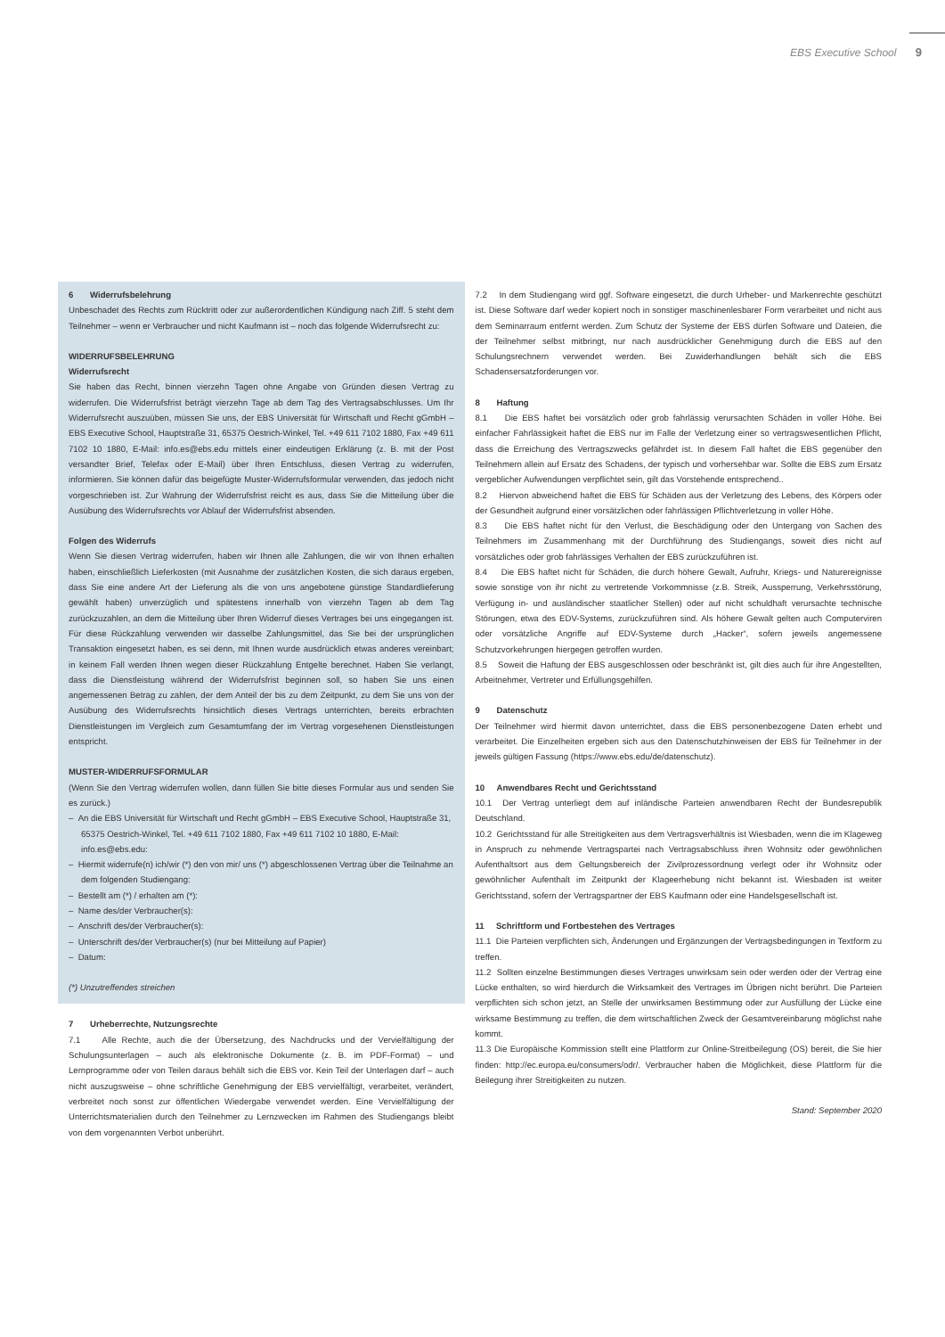EBS Executive School 9
6 Widerrufsbelehrung
Unbeschadet des Rechts zum Rücktritt oder zur außerordentlichen Kündigung nach Ziff. 5 steht dem Teilnehmer – wenn er Verbraucher und nicht Kaufmann ist – noch das folgende Widerrufsrecht zu:
WIDERRUFSBELEHRUNG
Widerrufsrecht
Sie haben das Recht, binnen vierzehn Tagen ohne Angabe von Gründen diesen Vertrag zu widerrufen. Die Widerrufsfrist beträgt vierzehn Tage ab dem Tag des Vertragsabschlusses. Um Ihr Widerrufsrecht auszuüben, müssen Sie uns, der EBS Universität für Wirtschaft und Recht gGmbH – EBS Executive School, Hauptstraße 31, 65375 Oestrich-Winkel, Tel. +49 611 7102 1880, Fax +49 611 7102 10 1880, E-Mail: info.es@ebs.edu mittels einer eindeutigen Erklärung (z. B. mit der Post versandter Brief, Telefax oder E-Mail) über Ihren Entschluss, diesen Vertrag zu widerrufen, informieren. Sie können dafür das beigefügte Muster-Widerrufsformular verwenden, das jedoch nicht vorgeschrieben ist. Zur Wahrung der Widerrufsfrist reicht es aus, dass Sie die Mitteilung über die Ausübung des Widerrufsrechts vor Ablauf der Widerrufsfrist absenden.
Folgen des Widerrufs
Wenn Sie diesen Vertrag widerrufen, haben wir Ihnen alle Zahlungen, die wir von Ihnen erhalten haben, einschließlich Lieferkosten (mit Ausnahme der zusätzlichen Kosten, die sich daraus ergeben, dass Sie eine andere Art der Lieferung als die von uns angebotene günstige Standardlieferung gewählt haben) unverzüglich und spätestens innerhalb von vierzehn Tagen ab dem Tag zurückzuzahlen, an dem die Mitteilung über Ihren Widerruf dieses Vertrages bei uns eingegangen ist. Für diese Rückzahlung verwenden wir dasselbe Zahlungsmittel, das Sie bei der ursprünglichen Transaktion eingesetzt haben, es sei denn, mit Ihnen wurde ausdrücklich etwas anderes vereinbart; in keinem Fall werden Ihnen wegen dieser Rückzahlung Entgelte berechnet. Haben Sie verlangt, dass die Dienstleistung während der Widerrufsfrist beginnen soll, so haben Sie uns einen angemessenen Betrag zu zahlen, der dem Anteil der bis zu dem Zeitpunkt, zu dem Sie uns von der Ausübung des Widerrufsrechts hinsichtlich dieses Vertrags unterrichten, bereits erbrachten Dienstleistungen im Vergleich zum Gesamtumfang der im Vertrag vorgesehenen Dienstleistungen entspricht.
MUSTER-WIDERRUFSFORMULAR
(Wenn Sie den Vertrag widerrufen wollen, dann füllen Sie bitte dieses Formular aus und senden Sie es zurück.)
– An die EBS Universität für Wirtschaft und Recht gGmbH – EBS Executive School, Hauptstraße 31, 65375 Oestrich-Winkel, Tel. +49 611 7102 1880, Fax +49 611 7102 10 1880, E-Mail: info.es@ebs.edu:
– Hiermit widerrufe(n) ich/wir (*) den von mir/ uns (*) abgeschlossenen Vertrag über die Teilnahme an dem folgenden Studiengang:
– Bestellt am (*) / erhalten am (*):
– Name des/der Verbraucher(s):
– Anschrift des/der Verbraucher(s):
– Unterschrift des/der Verbraucher(s) (nur bei Mitteilung auf Papier)
– Datum:
(*) Unzutreffendes streichen
7 Urheberrechte, Nutzungsrechte
7.1 Alle Rechte, auch die der Übersetzung, des Nachdrucks und der Vervielfältigung der Schulungsunterlagen – auch als elektronische Dokumente (z. B. im PDF-Format) – und Lernprogramme oder von Teilen daraus behält sich die EBS vor. Kein Teil der Unterlagen darf – auch nicht auszugsweise – ohne schriftliche Genehmigung der EBS vervielfältigt, verarbeitet, verändert, verbreitet noch sonst zur öffentlichen Wiedergabe verwendet werden. Eine Vervielfältigung der Unterrichtsmaterialien durch den Teilnehmer zu Lernzwecken im Rahmen des Studiengangs bleibt von dem vorgenannten Verbot unberührt.
7.2 In dem Studiengang wird ggf. Software eingesetzt, die durch Urheber- und Markenrechte geschützt ist. Diese Software darf weder kopiert noch in sonstiger maschinenlesbarer Form verarbeitet und nicht aus dem Seminarraum entfernt werden. Zum Schutz der Systeme der EBS dürfen Software und Dateien, die der Teilnehmer selbst mitbringt, nur nach ausdrücklicher Genehmigung durch die EBS auf den Schulungsrechnern verwendet werden. Bei Zuwiderhandlungen behält sich die EBS Schadensersatzforderungen vor.
8 Haftung
8.1 Die EBS haftet bei vorsätzlich oder grob fahrlässig verursachten Schäden in voller Höhe. Bei einfacher Fahrlässigkeit haftet die EBS nur im Falle der Verletzung einer so vertragswesentlichen Pflicht, dass die Erreichung des Vertragszwecks gefährdet ist. In diesem Fall haftet die EBS gegenüber den Teilnehmern allein auf Ersatz des Schadens, der typisch und vorhersehbar war. Sollte die EBS zum Ersatz vergeblicher Aufwendungen verpflichtet sein, gilt das Vorstehende entsprechend..
8.2 Hiervon abweichend haftet die EBS für Schäden aus der Verletzung des Lebens, des Körpers oder der Gesundheit aufgrund einer vorsätzlichen oder fahrlässigen Pflichtverletzung in voller Höhe.
8.3 Die EBS haftet nicht für den Verlust, die Beschädigung oder den Untergang von Sachen des Teilnehmers im Zusammenhang mit der Durchführung des Studiengangs, soweit dies nicht auf vorsätzliches oder grob fahrlässiges Verhalten der EBS zurückzuführen ist.
8.4 Die EBS haftet nicht für Schäden, die durch höhere Gewalt, Aufruhr, Kriegs- und Naturereignisse sowie sonstige von ihr nicht zu vertretende Vorkommnisse (z.B. Streik, Aussperrung, Verkehrsstörung, Verfügung in- und ausländischer staatlicher Stellen) oder auf nicht schuldhaft verursachte technische Störungen, etwa des EDV-Systems, zurückzuführen sind. Als höhere Gewalt gelten auch Computerviren oder vorsätzliche Angriffe auf EDV-Systeme durch „Hacker“, sofern jeweils angemessene Schutzvorkehrungen hiergegen getroffen wurden.
8.5 Soweit die Haftung der EBS ausgeschlossen oder beschränkt ist, gilt dies auch für ihre Angestellten, Arbeitnehmer, Vertreter und Erfüllungsgehilfen.
9 Datenschutz
Der Teilnehmer wird hiermit davon unterrichtet, dass die EBS personenbezogene Daten erhebt und verarbeitet. Die Einzelheiten ergeben sich aus den Datenschutzhinweisen der EBS für Teilnehmer in der jeweils gültigen Fassung (https://www.ebs.edu/de/datenschutz).
10 Anwendbares Recht und Gerichtsstand
10.1 Der Vertrag unterliegt dem auf inländische Parteien anwendbaren Recht der Bundesrepublik Deutschland.
10.2 Gerichtsstand für alle Streitigkeiten aus dem Vertragsverhältnis ist Wiesbaden, wenn die im Klageweg in Anspruch zu nehmende Vertragspartei nach Vertragsabschluss ihren Wohnsitz oder gewöhnlichen Aufenthaltsort aus dem Geltungsbereich der Zivilprozessordnung verlegt oder ihr Wohnsitz oder gewöhnlicher Aufenthalt im Zeitpunkt der Klageerhebung nicht bekannt ist. Wiesbaden ist weiter Gerichtsstand, sofern der Vertragspartner der EBS Kaufmann oder eine Handelsgesellschaft ist.
11 Schriftform und Fortbestehen des Vertrages
11.1 Die Parteien verpflichten sich, Änderungen und Ergänzungen der Vertragsbedingungen in Textform zu treffen.
11.2 Sollten einzelne Bestimmungen dieses Vertrages unwirksam sein oder werden oder der Vertrag eine Lücke enthalten, so wird hierdurch die Wirksamkeit des Vertrages im Übrigen nicht berührt. Die Parteien verpflichten sich schon jetzt, an Stelle der unwirksamen Bestimmung oder zur Ausfüllung der Lücke eine wirksame Bestimmung zu treffen, die dem wirtschaftlichen Zweck der Gesamtvereinbarung möglichst nahe kommt.
11.3 Die Europäische Kommission stellt eine Plattform zur Online-Streitbeilegung (OS) bereit, die Sie hier finden: http://ec.europa.eu/consumers/odr/. Verbraucher haben die Möglichkeit, diese Plattform für die Beilegung ihrer Streitigkeiten zu nutzen.
Stand: September 2020